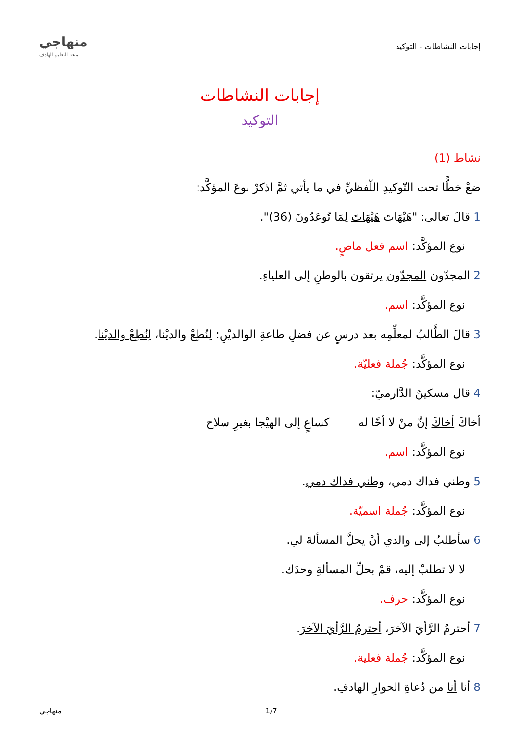إجابات النشاطات - التوكيد
منهاجي
متعة التعليم الهادف
إجابات النشاطات
التوكيد
نشاط (1)
ضعْ خطًّا تحت التّوكيدِ اللّفظيِّ في ما يأتي ثمَّ اذكرْ نوعَ المؤكَّد:
1 قالَ تعالى: "هَيْهَاتَ هَيْهَاتَ لِمَا تُوعَدُونَ (36)".
نوع المؤكَّد: اسم فعل ماضٍ.
2 المجدّون المجدّون يرتقون بالوطنِ إلى العلياءِ.
نوع المؤكَّد: اسم.
3 قالَ الطَّالبُ لمعلِّمِه بعد درسٍ عن فضلِ طاعةِ الوالديْنِ: لِنُطِعْ والديْنا، لِنُطِعْ والديْنا.
نوع المؤكَّد: جُملة فعليّة.
4 قال مسكينُ الدَّارميّ:
أخاكَ أخاكَ إنَّ منْ لا أخًا له كساعٍ إلى الهيْجا بغيرِ سلاح
نوع المؤكَّد: اسم.
5 وطني فداك دمي، وطني فداك دمي.
نوع المؤكَّد: جُملة اسميّة.
6 سأطلبُ إلى والدي أنْ يحلَّ المسألةَ لي.
لا لا تطلبْ إليه، قمْ بحلِّ المسألةِ وحدَك.
نوع المؤكَّد: حرف.
7 أحترمُ الرَّأيَ الآخرَ، أحترمُ الرَّأيَ الآخرَ.
نوع المؤكَّد: جُملة فعلية.
8 أنا أنا من دُعاةِ الحوارِ الهادفِ.
منهاجي 1/7